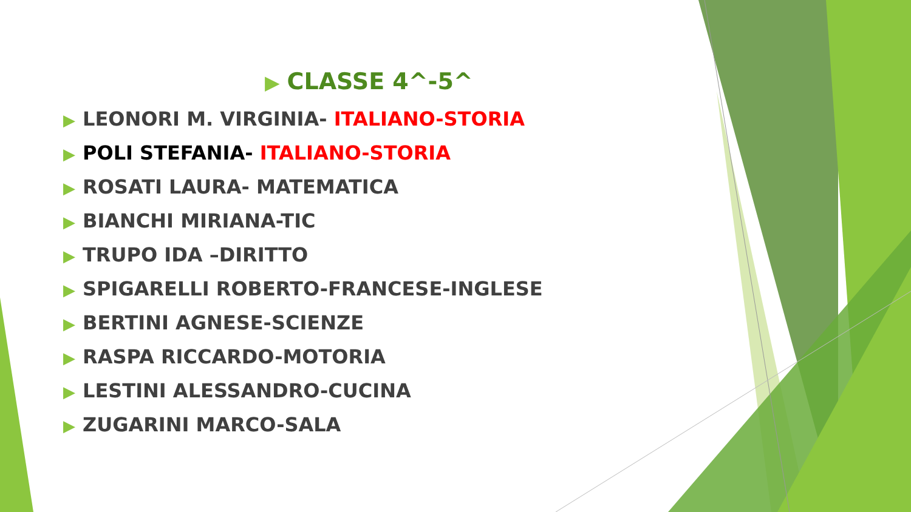▶ CLASSE 4^-5^
▶ LEONORI M. VIRGINIA- ITALIANO-STORIA
▶ POLI STEFANIA- ITALIANO-STORIA
▶ ROSATI LAURA- MATEMATICA
▶ BIANCHI MIRIANA-TIC
▶ TRUPO IDA –DIRITTO
▶ SPIGARELLI ROBERTO-FRANCESE-INGLESE
▶ BERTINI AGNESE-SCIENZE
▶ RASPA RICCARDO-MOTORIA
▶ LESTINI ALESSANDRO-CUCINA
▶ ZUGARINI MARCO-SALA